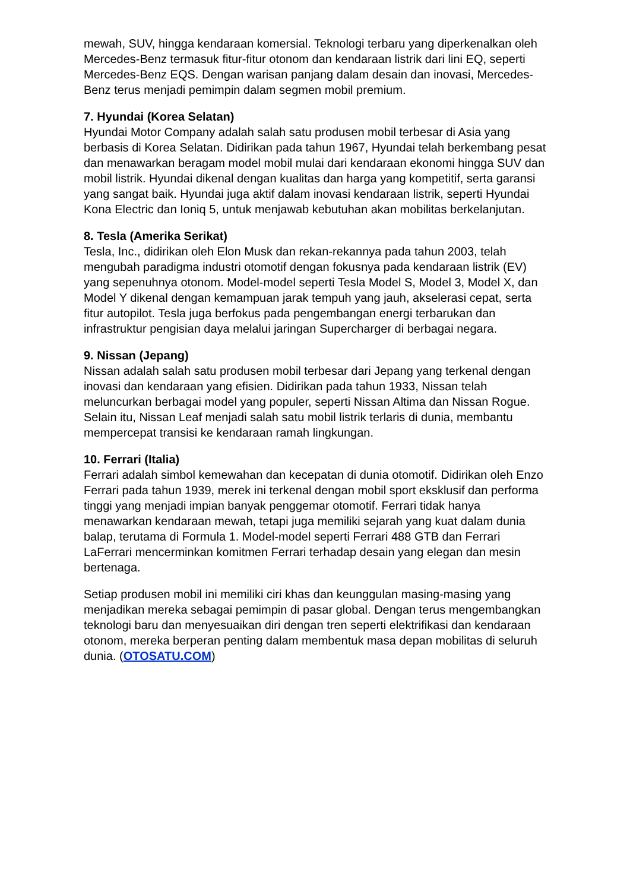mewah, SUV, hingga kendaraan komersial. Teknologi terbaru yang diperkenalkan oleh Mercedes-Benz termasuk fitur-fitur otonom dan kendaraan listrik dari lini EQ, seperti Mercedes-Benz EQS. Dengan warisan panjang dalam desain dan inovasi, Mercedes-Benz terus menjadi pemimpin dalam segmen mobil premium.
7. Hyundai (Korea Selatan)
Hyundai Motor Company adalah salah satu produsen mobil terbesar di Asia yang berbasis di Korea Selatan. Didirikan pada tahun 1967, Hyundai telah berkembang pesat dan menawarkan beragam model mobil mulai dari kendaraan ekonomi hingga SUV dan mobil listrik. Hyundai dikenal dengan kualitas dan harga yang kompetitif, serta garansi yang sangat baik. Hyundai juga aktif dalam inovasi kendaraan listrik, seperti Hyundai Kona Electric dan Ioniq 5, untuk menjawab kebutuhan akan mobilitas berkelanjutan.
8. Tesla (Amerika Serikat)
Tesla, Inc., didirikan oleh Elon Musk dan rekan-rekannya pada tahun 2003, telah mengubah paradigma industri otomotif dengan fokusnya pada kendaraan listrik (EV) yang sepenuhnya otonom. Model-model seperti Tesla Model S, Model 3, Model X, dan Model Y dikenal dengan kemampuan jarak tempuh yang jauh, akselerasi cepat, serta fitur autopilot. Tesla juga berfokus pada pengembangan energi terbarukan dan infrastruktur pengisian daya melalui jaringan Supercharger di berbagai negara.
9. Nissan (Jepang)
Nissan adalah salah satu produsen mobil terbesar dari Jepang yang terkenal dengan inovasi dan kendaraan yang efisien. Didirikan pada tahun 1933, Nissan telah meluncurkan berbagai model yang populer, seperti Nissan Altima dan Nissan Rogue. Selain itu, Nissan Leaf menjadi salah satu mobil listrik terlaris di dunia, membantu mempercepat transisi ke kendaraan ramah lingkungan.
10. Ferrari (Italia)
Ferrari adalah simbol kemewahan dan kecepatan di dunia otomotif. Didirikan oleh Enzo Ferrari pada tahun 1939, merek ini terkenal dengan mobil sport eksklusif dan performa tinggi yang menjadi impian banyak penggemar otomotif. Ferrari tidak hanya menawarkan kendaraan mewah, tetapi juga memiliki sejarah yang kuat dalam dunia balap, terutama di Formula 1. Model-model seperti Ferrari 488 GTB dan Ferrari LaFerrari mencerminkan komitmen Ferrari terhadap desain yang elegan dan mesin bertenaga.
Setiap produsen mobil ini memiliki ciri khas dan keunggulan masing-masing yang menjadikan mereka sebagai pemimpin di pasar global. Dengan terus mengembangkan teknologi baru dan menyesuaikan diri dengan tren seperti elektrifikasi dan kendaraan otonom, mereka berperan penting dalam membentuk masa depan mobilitas di seluruh dunia. (OTOSATU.COM)